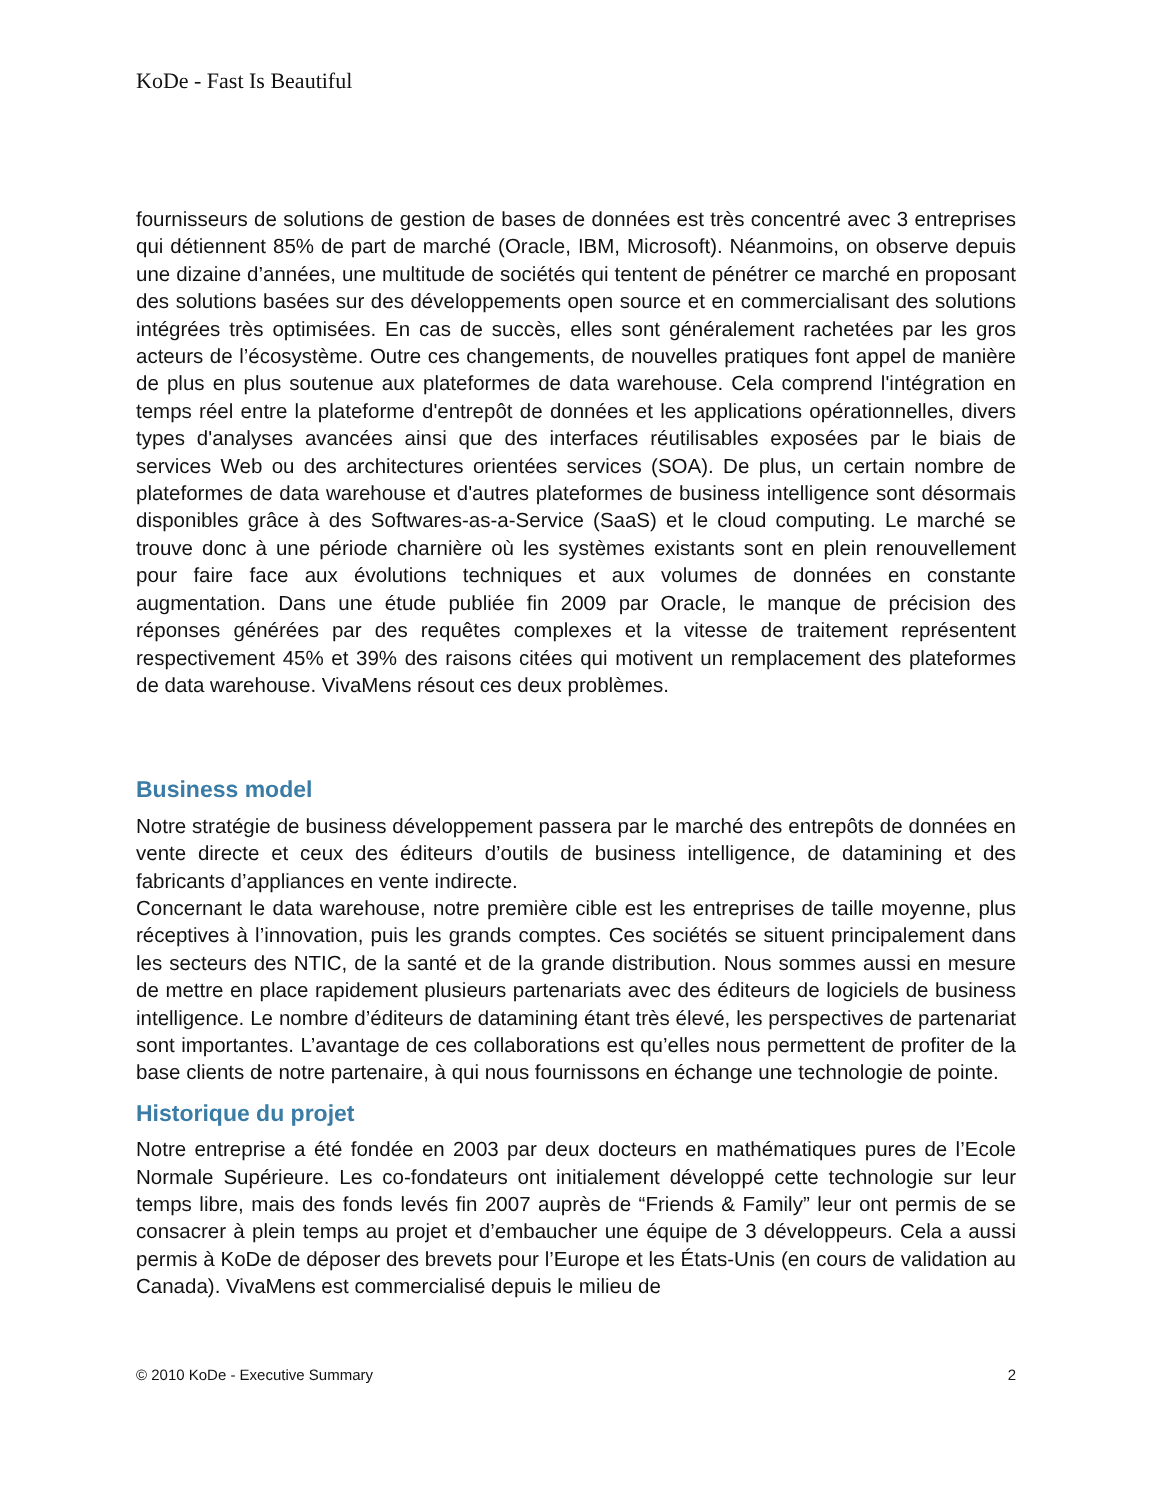KoDe - Fast Is Beautiful
fournisseurs de solutions de gestion de bases de données est très concentré avec 3 entreprises qui détiennent 85% de part de marché (Oracle, IBM, Microsoft). Néanmoins, on observe depuis une dizaine d’années, une multitude de sociétés qui tentent de pénétrer ce marché en proposant des solutions basées sur des développements open source et en commercialisant des solutions intégrées très optimisées. En cas de succès, elles sont généralement rachetées par les gros acteurs de l’écosystème. Outre ces changements, de nouvelles pratiques font appel de manière de plus en plus soutenue aux plateformes de data warehouse. Cela comprend l'intégration en temps réel entre la plateforme d'entrepôt de données et les applications opérationnelles, divers types d'analyses avancées ainsi que des interfaces réutilisables exposées par le biais de services Web ou des architectures orientées services (SOA). De plus, un certain nombre de plateformes de data warehouse et d'autres plateformes de business intelligence sont désormais disponibles grâce à des Softwares-as-a-Service (SaaS) et le cloud computing. Le marché se trouve donc à une période charnière où les systèmes existants sont en plein renouvellement pour faire face aux évolutions techniques et aux volumes de données en constante augmentation. Dans une étude publiée fin 2009 par Oracle, le manque de précision des réponses générées par des requêtes complexes et la vitesse de traitement représentent respectivement 45% et 39% des raisons citées qui motivent un remplacement des plateformes de data warehouse. VivaMens résout ces deux problèmes.
Business model
Notre stratégie de business développement passera par le marché des entrepôts de données en vente directe et ceux des éditeurs d’outils de business intelligence, de datamining et des fabricants d’appliances en vente indirecte.
Concernant le data warehouse, notre première cible est les entreprises de taille moyenne, plus réceptives à l’innovation, puis les grands comptes. Ces sociétés se situent principalement dans les secteurs des NTIC, de la santé et de la grande distribution. Nous sommes aussi en mesure de mettre en place rapidement plusieurs partenariats avec des éditeurs de logiciels de business intelligence. Le nombre d’éditeurs de datamining étant très élevé, les perspectives de partenariat sont importantes. L’avantage de ces collaborations est qu’elles nous permettent de profiter de la base clients de notre partenaire, à qui nous fournissons en échange une technologie de pointe.
Historique du projet
Notre entreprise a été fondée en 2003 par deux docteurs en mathématiques pures de l’Ecole Normale Supérieure. Les co-fondateurs ont initialement développé cette technologie sur leur temps libre, mais des fonds levés fin 2007 auprès de “Friends & Family” leur ont permis de se consacrer à plein temps au projet et d’embaucher une équipe de 3 développeurs. Cela a aussi permis à KoDe de déposer des brevets pour l’Europe et les États-Unis (en cours de validation au Canada). VivaMens est commercialisé depuis le milieu de
© 2010 KoDe - Executive Summary 2